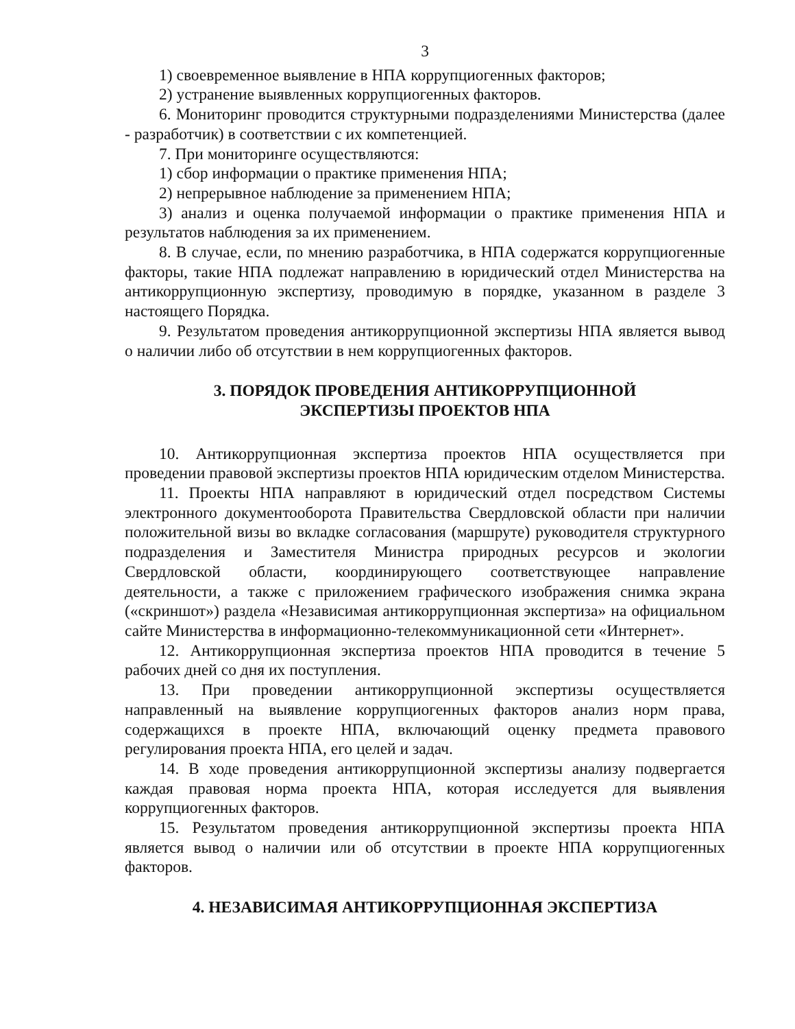3
1) своевременное выявление в НПА коррупциогенных факторов;
2) устранение выявленных коррупциогенных факторов.
6. Мониторинг проводится структурными подразделениями Министерства (далее - разработчик) в соответствии с их компетенцией.
7. При мониторинге осуществляются:
1) сбор информации о практике применения НПА;
2) непрерывное наблюдение за применением НПА;
3) анализ и оценка получаемой информации о практике применения НПА и результатов наблюдения за их применением.
8. В случае, если, по мнению разработчика, в НПА содержатся коррупциогенные факторы, такие НПА подлежат направлению в юридический отдел Министерства на антикоррупционную экспертизу, проводимую в порядке, указанном в разделе 3 настоящего Порядка.
9. Результатом проведения антикоррупционной экспертизы НПА является вывод о наличии либо об отсутствии в нем коррупциогенных факторов.
3. ПОРЯДОК ПРОВЕДЕНИЯ АНТИКОРРУПЦИОННОЙ
ЭКСПЕРТИЗЫ ПРОЕКТОВ НПА
10. Антикоррупционная экспертиза проектов НПА осуществляется при проведении правовой экспертизы проектов НПА юридическим отделом Министерства.
11. Проекты НПА направляют в юридический отдел посредством Системы электронного документооборота Правительства Свердловской области при наличии положительной визы во вкладке согласования (маршруте) руководителя структурного подразделения и Заместителя Министра природных ресурсов и экологии Свердловской области, координирующего соответствующее направление деятельности, а также с приложением графического изображения снимка экрана («скриншот») раздела «Независимая антикоррупционная экспертиза» на официальном сайте Министерства в информационно-телекоммуникационной сети «Интернет».
12. Антикоррупционная экспертиза проектов НПА проводится в течение 5 рабочих дней со дня их поступления.
13. При проведении антикоррупционной экспертизы осуществляется направленный на выявление коррупциогенных факторов анализ норм права, содержащихся в проекте НПА, включающий оценку предмета правового регулирования проекта НПА, его целей и задач.
14. В ходе проведения антикоррупционной экспертизы анализу подвергается каждая правовая норма проекта НПА, которая исследуется для выявления коррупциогенных факторов.
15. Результатом проведения антикоррупционной экспертизы проекта НПА является вывод о наличии или об отсутствии в проекте НПА коррупциогенных факторов.
4. НЕЗАВИСИМАЯ АНТИКОРРУПЦИОННАЯ ЭКСПЕРТИЗА